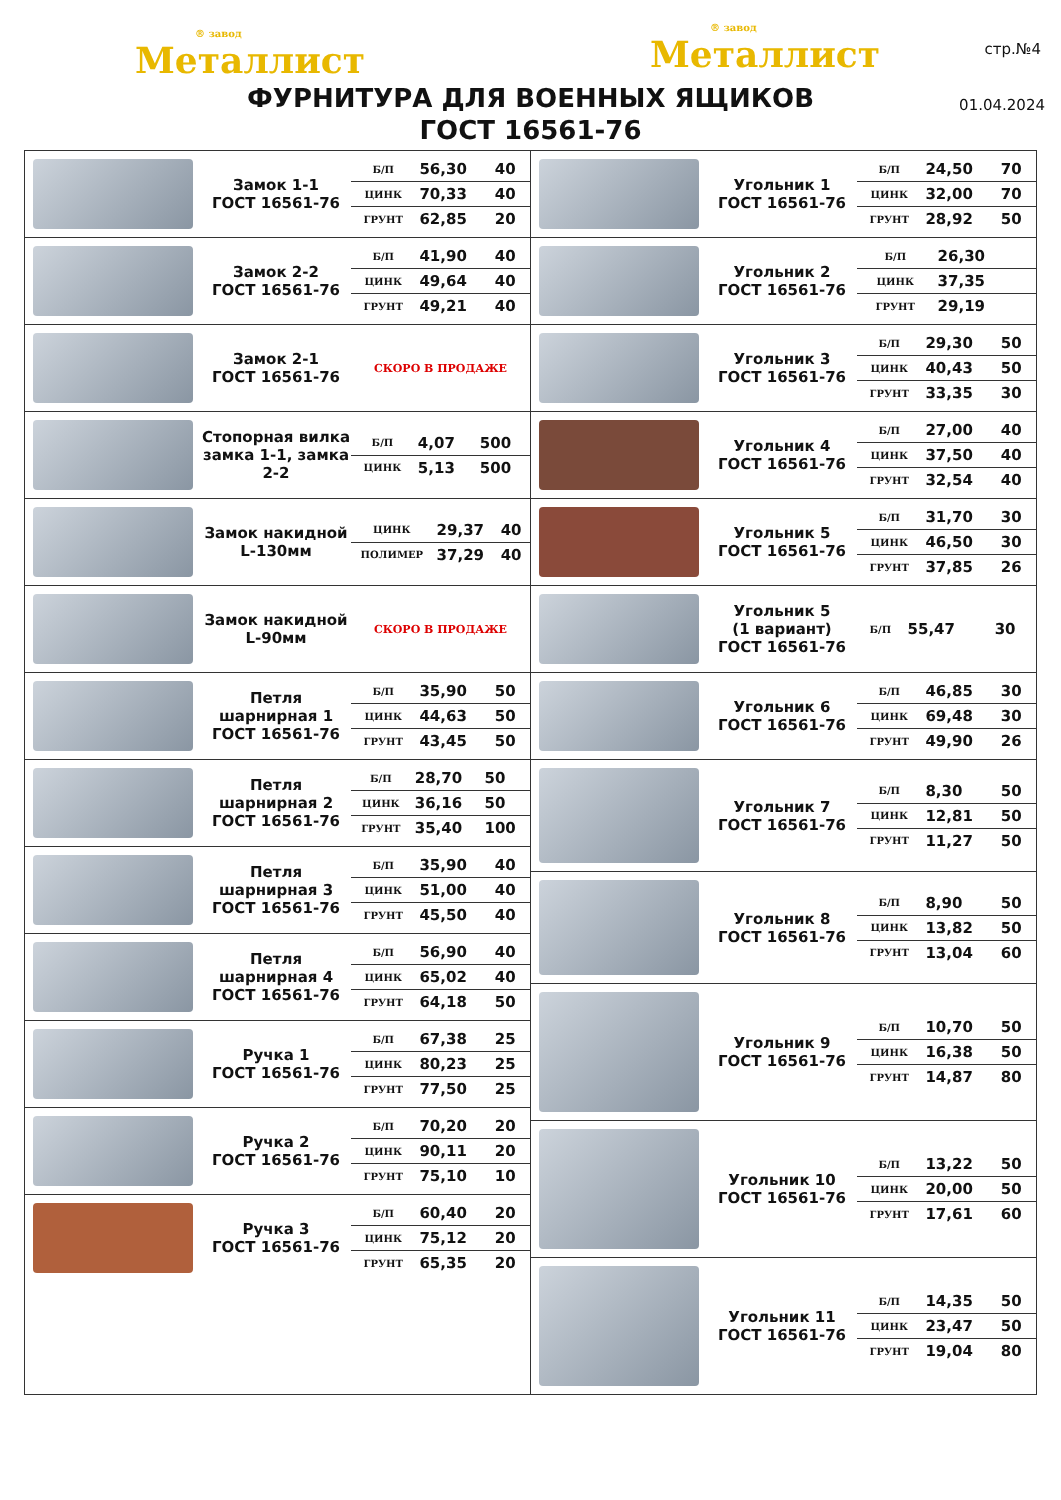® завод
Металлист
® завод
Металлист
стр.№4
01.04.2024
ФУРНИТУРА ДЛЯ ВОЕННЫХ ЯЩИКОВ
ГОСТ 16561-76
Замок 1-1
ГОСТ 16561-76
| Б/П | 56,30 | 40 |
| ЦИНК | 70,33 | 40 |
| ГРУНТ | 62,85 | 20 |
Замок 2-2
ГОСТ 16561-76
| Б/П | 41,90 | 40 |
| ЦИНК | 49,64 | 40 |
| ГРУНТ | 49,21 | 40 |
Замок 2-1
ГОСТ 16561-76
СКОРО В ПРОДАЖЕ
Стопорная вилка замка 1-1, замка 2-2
| Б/П | 4,07 | 500 |
| ЦИНК | 5,13 | 500 |
Замок накидной L-130мм
| ЦИНК | 29,37 | 40 |
| ПОЛИМЕР | 37,29 | 40 |
Замок накидной L-90мм
СКОРО В ПРОДАЖЕ
Петля шарнирная 1
ГОСТ 16561-76
| Б/П | 35,90 | 50 |
| ЦИНК | 44,63 | 50 |
| ГРУНТ | 43,45 | 50 |
Петля шарнирная 2
ГОСТ 16561-76
| Б/П | 28,70 | 50 |
| ЦИНК | 36,16 | 50 |
| ГРУНТ | 35,40 | 100 |
Петля шарнирная 3
ГОСТ 16561-76
| Б/П | 35,90 | 40 |
| ЦИНК | 51,00 | 40 |
| ГРУНТ | 45,50 | 40 |
Петля шарнирная 4
ГОСТ 16561-76
| Б/П | 56,90 | 40 |
| ЦИНК | 65,02 | 40 |
| ГРУНТ | 64,18 | 50 |
Ручка 1
ГОСТ 16561-76
| Б/П | 67,38 | 25 |
| ЦИНК | 80,23 | 25 |
| ГРУНТ | 77,50 | 25 |
Ручка 2
ГОСТ 16561-76
| Б/П | 70,20 | 20 |
| ЦИНК | 90,11 | 20 |
| ГРУНТ | 75,10 | 10 |
Ручка 3
ГОСТ 16561-76
| Б/П | 60,40 | 20 |
| ЦИНК | 75,12 | 20 |
| ГРУНТ | 65,35 | 20 |
Угольник 1
ГОСТ 16561-76
| Б/П | 24,50 | 70 |
| ЦИНК | 32,00 | 70 |
| ГРУНТ | 28,92 | 50 |
Угольник 2
ГОСТ 16561-76
| Б/П | 26,30 | |
| ЦИНК | 37,35 | |
| ГРУНТ | 29,19 | |
Угольник 3
ГОСТ 16561-76
| Б/П | 29,30 | 50 |
| ЦИНК | 40,43 | 50 |
| ГРУНТ | 33,35 | 30 |
Угольник 4
ГОСТ 16561-76
| Б/П | 27,00 | 40 |
| ЦИНК | 37,50 | 40 |
| ГРУНТ | 32,54 | 40 |
Угольник 5
ГОСТ 16561-76
| Б/П | 31,70 | 30 |
| ЦИНК | 46,50 | 30 |
| ГРУНТ | 37,85 | 26 |
Угольник 5
(1 вариант)
ГОСТ 16561-76
| Б/П | 55,47 | 30 |
Угольник 6
ГОСТ 16561-76
| Б/П | 46,85 | 30 |
| ЦИНК | 69,48 | 30 |
| ГРУНТ | 49,90 | 26 |
Угольник 7
ГОСТ 16561-76
| Б/П | 8,30 | 50 |
| ЦИНК | 12,81 | 50 |
| ГРУНТ | 11,27 | 50 |
Угольник 8
ГОСТ 16561-76
| Б/П | 8,90 | 50 |
| ЦИНК | 13,82 | 50 |
| ГРУНТ | 13,04 | 60 |
Угольник 9
ГОСТ 16561-76
| Б/П | 10,70 | 50 |
| ЦИНК | 16,38 | 50 |
| ГРУНТ | 14,87 | 80 |
Угольник 10
ГОСТ 16561-76
| Б/П | 13,22 | 50 |
| ЦИНК | 20,00 | 50 |
| ГРУНТ | 17,61 | 60 |
Угольник 11
ГОСТ 16561-76
| Б/П | 14,35 | 50 |
| ЦИНК | 23,47 | 50 |
| ГРУНТ | 19,04 | 80 |